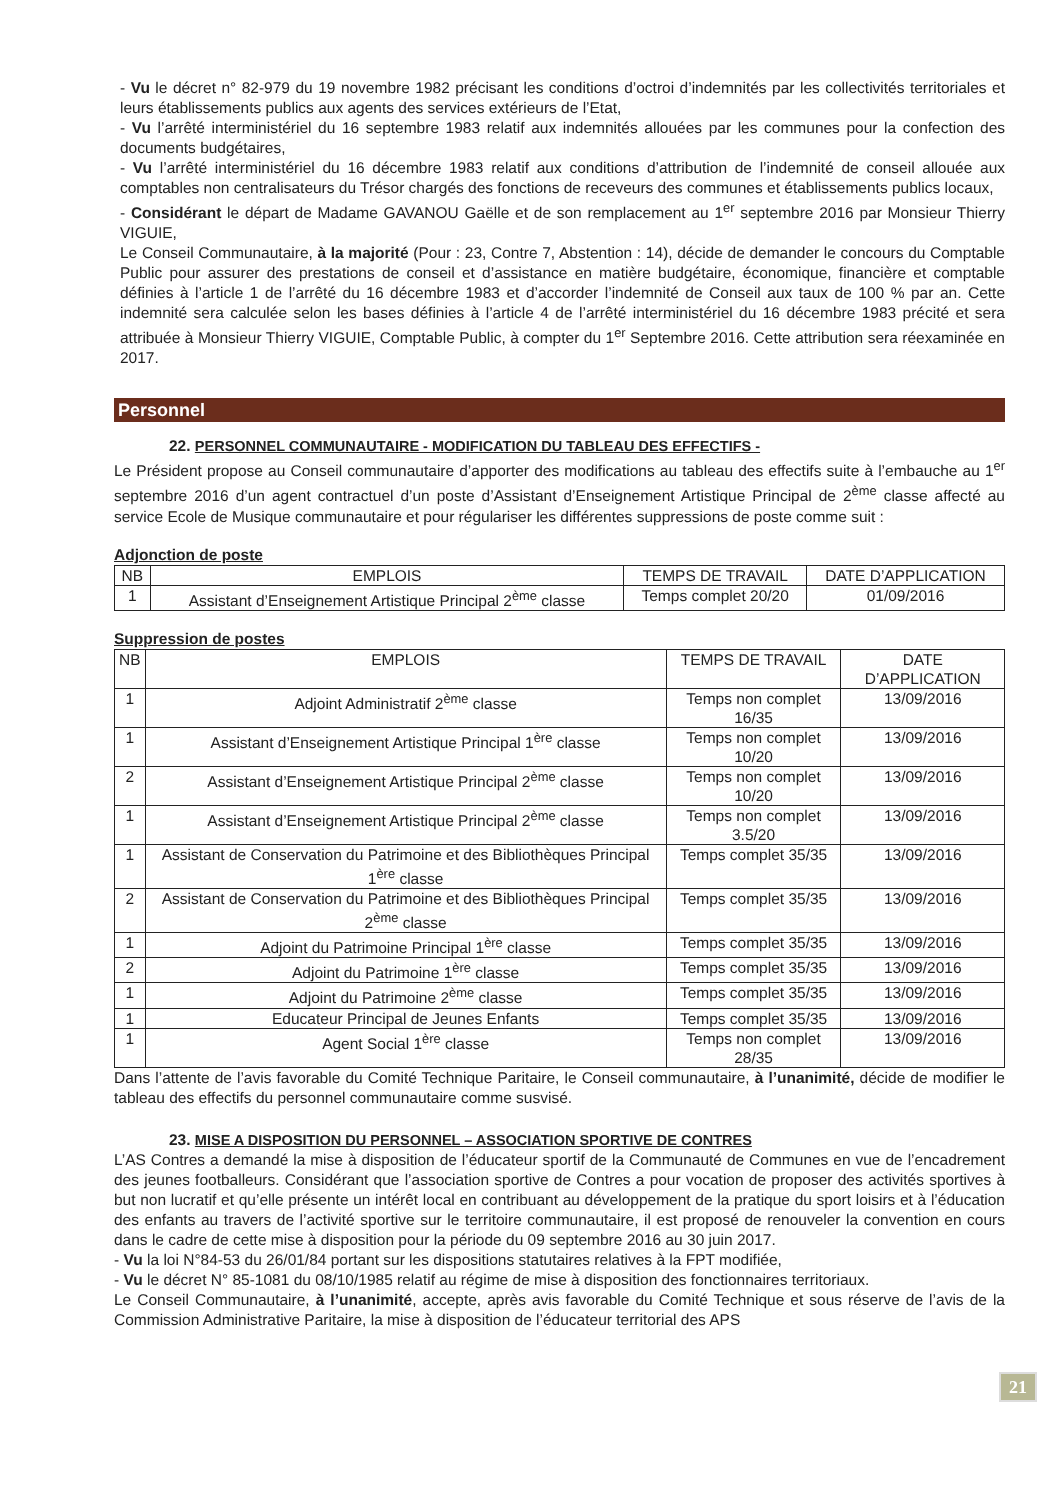- Vu le décret n° 82-979 du 19 novembre 1982 précisant les conditions d’octroi d’indemnités par les collectivités territoriales et leurs établissements publics aux agents des services extérieurs de l’Etat,
- Vu l’arrêté interministériel du 16 septembre 1983 relatif aux indemnités allouées par les communes pour la confection des documents budgétaires,
- Vu l’arrêté interministériel du 16 décembre 1983 relatif aux conditions d’attribution de l’indemnité de conseil allouée aux comptables non centralisateurs du Trésor chargés des fonctions de receveurs des communes et établissements publics locaux,
- Considérant le départ de Madame GAVANOU Gaëlle et de son remplacement au 1<sup>er</sup> septembre 2016 par Monsieur Thierry VIGUIE,
Le Conseil Communautaire, à la majorité (Pour : 23, Contre 7, Abstention : 14), décide de demander le concours du Comptable Public pour assurer des prestations de conseil et d’assistance en matière budgétaire, économique, financière et comptable définies à l’article 1 de l’arrêté du 16 décembre 1983 et d’accorder l’indemnité de Conseil aux taux de 100 % par an. Cette indemnité sera calculée selon les bases définies à l’article 4 de l’arrêté interministériel du 16 décembre 1983 précité et sera attribuée à Monsieur Thierry VIGUIE, Comptable Public, à compter du 1<sup>er</sup> Septembre 2016. Cette attribution sera réexaminée en 2017.
Personnel
22. PERSONNEL COMMUNAUTAIRE - MODIFICATION DU TABLEAU DES EFFECTIFS -
Le Président propose au Conseil communautaire d’apporter des modifications au tableau des effectifs suite à l’embauche au 1<sup>er</sup> septembre 2016 d’un agent contractuel d’un poste d’Assistant d’Enseignement Artistique Principal de 2<sup>ème</sup> classe affecté au service Ecole de Musique communautaire et pour régulariser les différentes suppressions de poste comme suit :
Adjonction de poste
| NB | EMPLOIS | TEMPS DE TRAVAIL | DATE D’APPLICATION |
| --- | --- | --- | --- |
| 1 | Assistant d’Enseignement Artistique Principal 2<sup>ème</sup> classe | Temps complet 20/20 | 01/09/2016 |
Suppression de postes
| NB | EMPLOIS | TEMPS DE TRAVAIL | DATE D’APPLICATION |
| --- | --- | --- | --- |
| 1 | Adjoint Administratif 2<sup>ème</sup> classe | Temps non complet 16/35 | 13/09/2016 |
| 1 | Assistant d’Enseignement Artistique Principal 1<sup>ère</sup> classe | Temps non complet 10/20 | 13/09/2016 |
| 2 | Assistant d’Enseignement Artistique Principal 2<sup>ème</sup> classe | Temps non complet 10/20 | 13/09/2016 |
| 1 | Assistant d’Enseignement Artistique Principal 2<sup>ème</sup> classe | Temps non complet 3.5/20 | 13/09/2016 |
| 1 | Assistant de Conservation du Patrimoine et des Bibliothèques Principal 1<sup>ère</sup> classe | Temps complet 35/35 | 13/09/2016 |
| 2 | Assistant de Conservation du Patrimoine et des Bibliothèques Principal 2<sup>ème</sup> classe | Temps complet 35/35 | 13/09/2016 |
| 1 | Adjoint du Patrimoine Principal 1<sup>ère</sup> classe | Temps complet 35/35 | 13/09/2016 |
| 2 | Adjoint du Patrimoine 1<sup>ère</sup> classe | Temps complet 35/35 | 13/09/2016 |
| 1 | Adjoint du Patrimoine 2<sup>ème</sup> classe | Temps complet 35/35 | 13/09/2016 |
| 1 | Educateur Principal de Jeunes Enfants | Temps complet 35/35 | 13/09/2016 |
| 1 | Agent Social 1<sup>ère</sup> classe | Temps non complet 28/35 | 13/09/2016 |
Dans l’attente de l’avis favorable du Comité Technique Paritaire, le Conseil communautaire, à l’unanimité, décide de modifier le tableau des effectifs du personnel communautaire comme susvisé.
23. MISE A DISPOSITION DU PERSONNEL – ASSOCIATION SPORTIVE DE CONTRES
L’AS Contres a demandé la mise à disposition de l’éducateur sportif de la Communauté de Communes en vue de l’encadrement des jeunes footballeurs. Considérant que l’association sportive de Contres a pour vocation de proposer des activités sportives à but non lucratif et qu’elle présente un intérêt local en contribuant au développement de la pratique du sport loisirs et à l’éducation des enfants au travers de l’activité sportive sur le territoire communautaire, il est proposé de renouveler la convention en cours dans le cadre de cette mise à disposition pour la période du 09 septembre 2016 au 30 juin 2017.
- Vu la loi N°84-53 du 26/01/84 portant sur les dispositions statutaires relatives à la FPT modifiée,
- Vu le décret N° 85-1081 du 08/10/1985 relatif au régime de mise à disposition des fonctionnaires territoriaux.
Le Conseil Communautaire, à l’unanimité, accepte, après avis favorable du Comité Technique et sous réserve de l’avis de la Commission Administrative Paritaire, la mise à disposition de l’éducateur territorial des APS
21